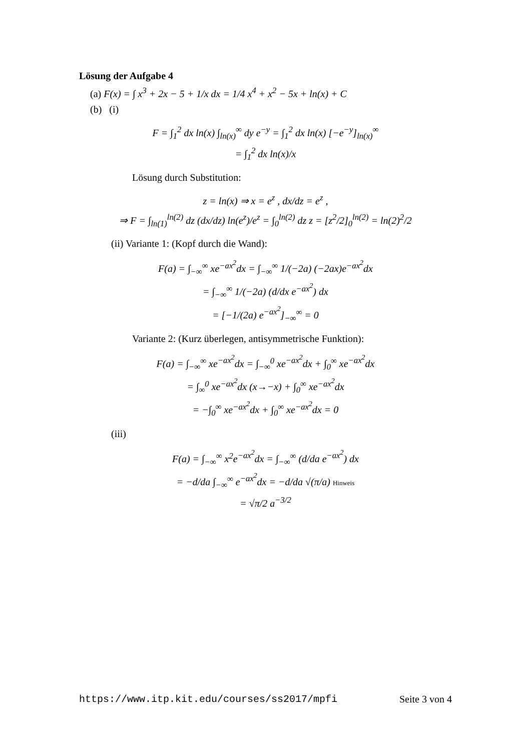Lösung der Aufgabe 4
(a) F(x) = ∫ x<sup>3</sup> + 2x − 5 + 1/x dx = 1/4 x<sup>4</sup> + x<sup>2</sup> − 5x + ln(x) + C
(b) (i)
F = ∫<sub>1</sub><sup>2</sup> dx ln(x) ∫<sub>ln(x)</sub><sup>∞</sup> dy e<sup>−y</sup> = ∫<sub>1</sub><sup>2</sup> dx ln(x) [−e<sup>−y</sup>]<sub>ln(x)</sub><sup>∞</sup>
= ∫<sub>1</sub><sup>2</sup> dx ln(x)/x
Lösung durch Substitution:
z = ln(x) ⇒ x = e<sup>z</sup> , dx/dz = e<sup>z</sup> ,
⇒ F = ∫<sub>ln(1)</sub><sup>ln(2)</sup> dz (dx/dz) ln(e<sup>z</sup>)/e<sup>z</sup> = ∫<sub>0</sub><sup>ln(2)</sup> dz z = [z<sup>2</sup>/2]<sub>0</sub><sup>ln(2)</sup> = ln(2)<sup>2</sup>/2
(ii) Variante 1: (Kopf durch die Wand):
F(a) = ∫<sub>−∞</sub><sup>∞</sup> xe<sup>−ax<sup>2</sup></sup>dx = ∫<sub>−∞</sub><sup>∞</sup> 1/(−2a) (−2ax)e<sup>−ax<sup>2</sup></sup>dx
= ∫<sub>−∞</sub><sup>∞</sup> 1/(−2a) (d/dx e<sup>−ax<sup>2</sup></sup>) dx
= [−1/(2a) e<sup>−ax<sup>2</sup></sup>]<sub>−∞</sub><sup>∞</sup> = 0
Variante 2: (Kurz überlegen, antisymmetrische Funktion):
F(a) = ∫<sub>−∞</sub><sup>∞</sup> xe<sup>−ax<sup>2</sup></sup>dx = ∫<sub>−∞</sub><sup>0</sup> xe<sup>−ax<sup>2</sup></sup>dx + ∫<sub>0</sub><sup>∞</sup> xe<sup>−ax<sup>2</sup></sup>dx
= ∫<sub>∞</sub><sup>0</sup> xe<sup>−ax<sup>2</sup></sup>dx (x→−x) + ∫<sub>0</sub><sup>∞</sup> xe<sup>−ax<sup>2</sup></sup>dx
= −∫<sub>0</sub><sup>∞</sup> xe<sup>−ax<sup>2</sup></sup>dx + ∫<sub>0</sub><sup>∞</sup> xe<sup>−ax<sup>2</sup></sup>dx = 0
(iii)
F(a) = ∫<sub>−∞</sub><sup>∞</sup> x<sup>2</sup>e<sup>−ax<sup>2</sup></sup>dx = ∫<sub>−∞</sub><sup>∞</sup> (d/da e<sup>−ax<sup>2</sup></sup>) dx
= −d/da ∫<sub>−∞</sub><sup>∞</sup> e<sup>−ax<sup>2</sup></sup>dx = −d/da √(π/a) Hinweis
= √π/2 a<sup>−3/2</sup>
https://www.itp.kit.edu/courses/ss2017/mpfi Seite 3 von 4